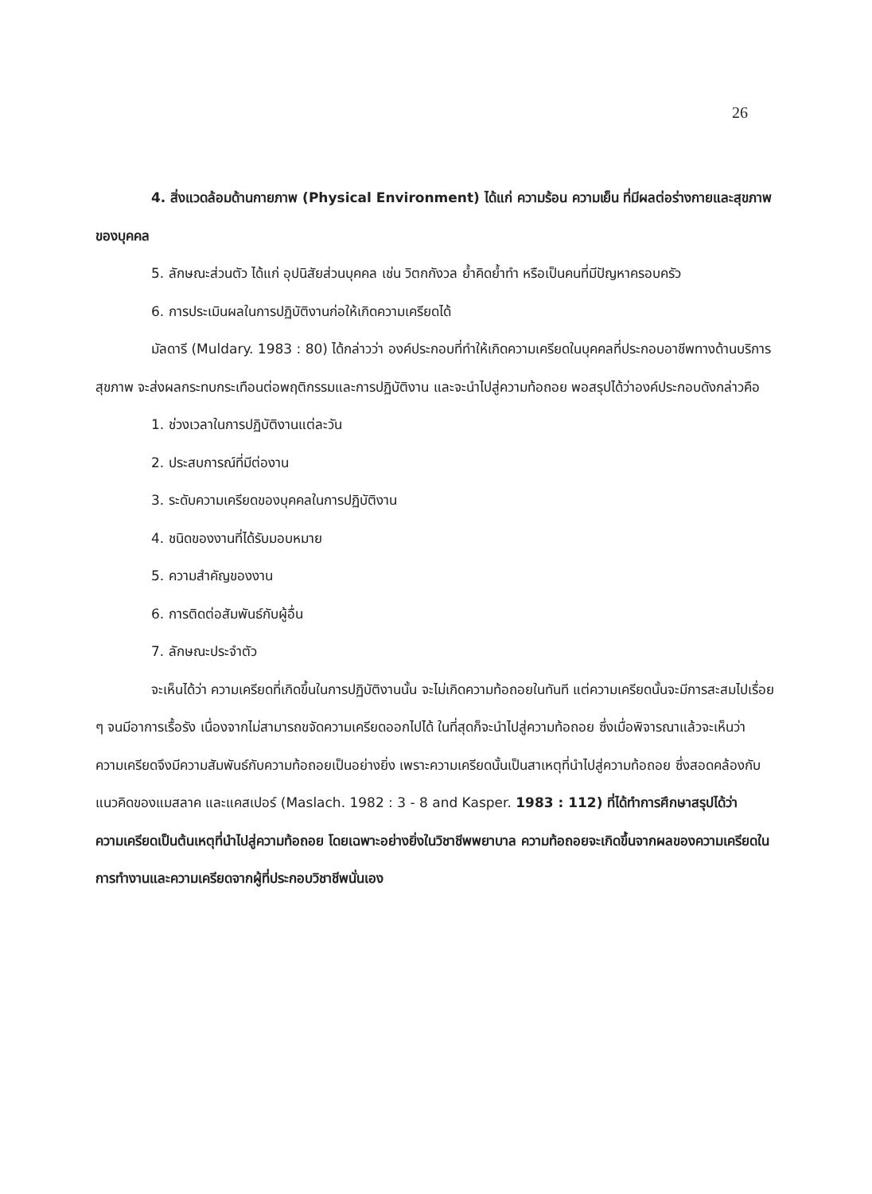26
4. สิ่งแวดล้อมด้านกายภาพ (Physical Environment) ได้แก่ ความร้อน ความเย็น ที่มีผลต่อร่างกายและสุขภาพของบุคคล
5. ลักษณะส่วนตัว ได้แก่ อุปนิสัยส่วนบุคคล เช่น วิตกกังวล ย้ำคิดย้ำทำ หรือเป็นคนที่มีปัญหาครอบครัว
6. การประเมินผลในการปฏิบัติงานก่อให้เกิดความเครียดได้
มัลดารี (Muldary. 1983 : 80) ได้กล่าวว่า องค์ประกอบที่ทำให้เกิดความเครียดในบุคคลที่ประกอบอาชีพทางด้านบริการสุขภาพ จะส่งผลกระทบกระเทือนต่อพฤติกรรมและการปฏิบัติงาน และจะนำไปสู่ความท้อถอย พอสรุปได้ว่าองค์ประกอบดังกล่าวคือ
1. ช่วงเวลาในการปฏิบัติงานแต่ละวัน
2. ประสบการณ์ที่มีต่องาน
3. ระดับความเครียดของบุคคลในการปฏิบัติงาน
4. ชนิดของงานที่ได้รับมอบหมาย
5. ความสำคัญของงาน
6. การติดต่อสัมพันธ์กับผู้อื่น
7. ลักษณะประจำตัว
จะเห็นได้ว่า ความเครียดที่เกิดขึ้นในการปฏิบัติงานนั้น จะไม่เกิดความท้อถอยในทันที แต่ความเครียดนั้นจะมีการสะสมไปเรื่อย ๆ จนมีอาการเรื้อรัง เนื่องจากไม่สามารถขจัดความเครียดออกไปได้ ในที่สุดก็จะนำไปสู่ความท้อถอย ซึ่งเมื่อพิจารณาแล้วจะเห็นว่าความเครียดจึงมีความสัมพันธ์กับความท้อถอยเป็นอย่างยิ่ง เพราะความเครียดนั้นเป็นสาเหตุที่นำไปสู่ความท้อถอย ซึ่งสอดคล้องกับแนวคิดของแมสลาค และแคสเปอร์ (Maslach. 1982 : 3 - 8 and Kasper. 1983 : 112) ที่ได้ทำการศึกษาสรุปได้ว่า ความเครียดเป็นต้นเหตุที่นำไปสู่ความท้อถอย โดยเฉพาะอย่างยิ่งในวิชาชีพพยาบาล ความท้อถอยจะเกิดขึ้นจากผลของความเครียดในการทำงานและความเครียดจากผู้ที่ประกอบวิชาชีพนั่นเอง